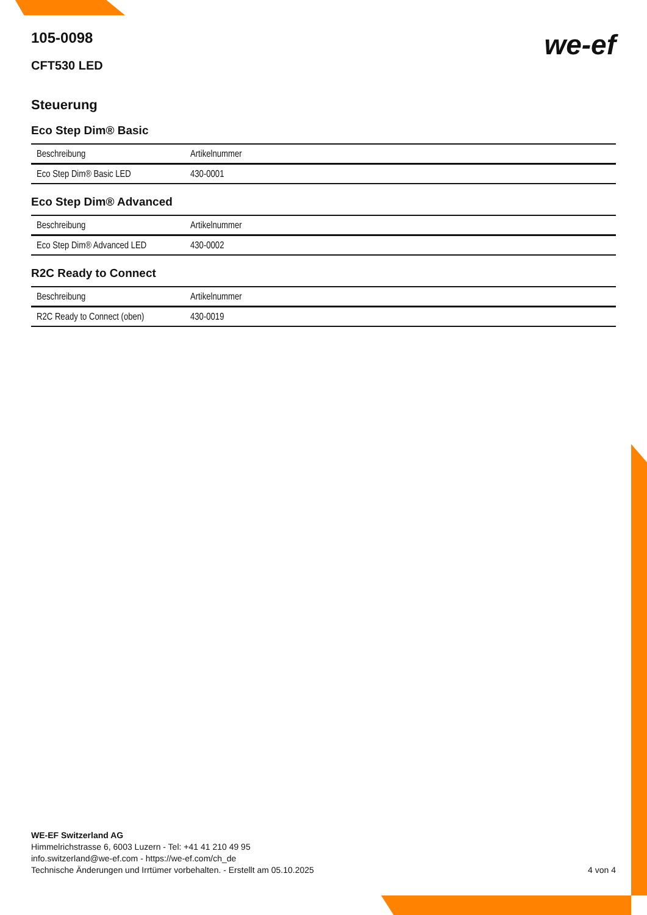we-ef
105-0098
CFT530 LED
Steuerung
Eco Step Dim® Basic
| Beschreibung | Artikelnummer |
| --- | --- |
| Eco Step Dim® Basic LED | 430-0001 |
Eco Step Dim® Advanced
| Beschreibung | Artikelnummer |
| --- | --- |
| Eco Step Dim® Advanced LED | 430-0002 |
R2C Ready to Connect
| Beschreibung | Artikelnummer |
| --- | --- |
| R2C Ready to Connect (oben) | 430-0019 |
WE-EF Switzerland AG
Himmelrichstrasse 6, 6003 Luzern - Tel: +41 41 210 49 95
info.switzerland@we-ef.com - https://we-ef.com/ch_de
Technische Änderungen und Irrtümer vorbehalten. - Erstellt am 05.10.2025
4 von 4